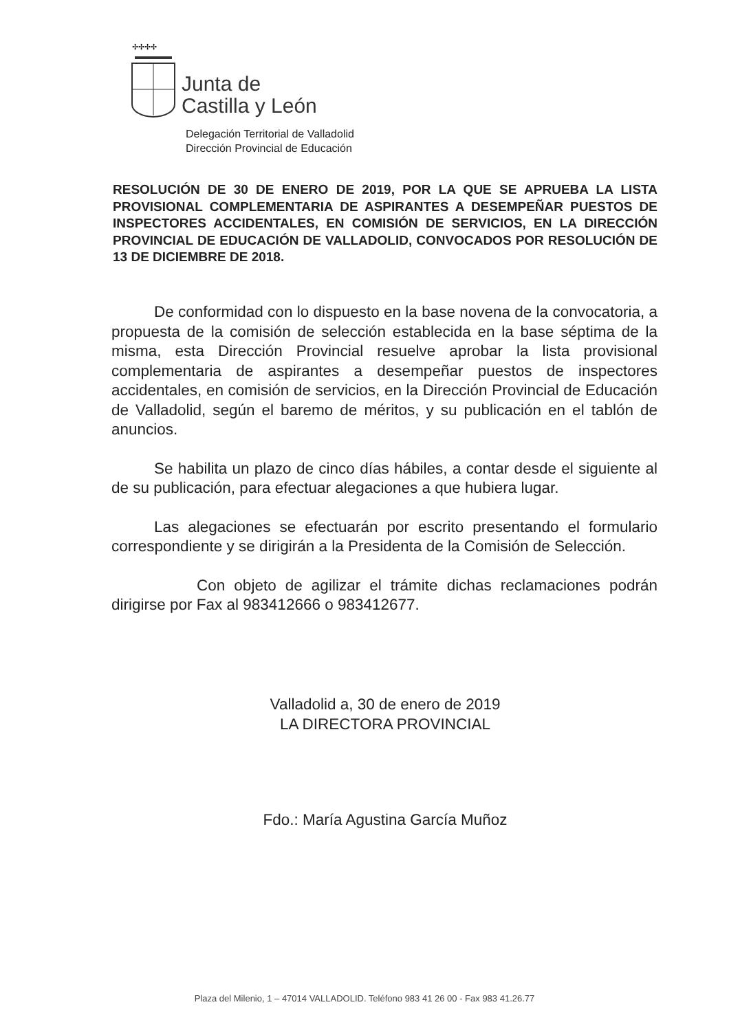✢✢✢✢
Junta de
Castilla y León
Delegación Territorial de Valladolid
Dirección Provincial de Educación
RESOLUCIÓN DE 30 DE ENERO DE 2019, POR LA QUE SE APRUEBA LA LISTA PROVISIONAL COMPLEMENTARIA DE ASPIRANTES A DESEMPEÑAR PUESTOS DE INSPECTORES ACCIDENTALES, EN COMISIÓN DE SERVICIOS, EN LA DIRECCIÓN PROVINCIAL DE EDUCACIÓN DE VALLADOLID, CONVOCADOS POR RESOLUCIÓN DE 13 DE DICIEMBRE DE 2018.
De conformidad con lo dispuesto en la base novena de la convocatoria, a propuesta de la comisión de selección establecida en la base séptima de la misma, esta Dirección Provincial resuelve aprobar la lista provisional complementaria de aspirantes a desempeñar puestos de inspectores accidentales, en comisión de servicios, en la Dirección Provincial de Educación de Valladolid, según el baremo de méritos, y su publicación en el tablón de anuncios.
Se habilita un plazo de cinco días hábiles, a contar desde el siguiente al de su publicación, para efectuar alegaciones a que hubiera lugar.
Las alegaciones se efectuarán por escrito presentando el formulario correspondiente y se dirigirán a la Presidenta de la Comisión de Selección.
Con objeto de agilizar el trámite dichas reclamaciones podrán dirigirse por Fax al 983412666 o 983412677.
Valladolid a, 30 de enero de 2019
LA DIRECTORA PROVINCIAL
Fdo.: María Agustina García Muñoz
Plaza del Milenio, 1 – 47014 VALLADOLID. Teléfono 983 41 26 00 - Fax 983 41.26.77